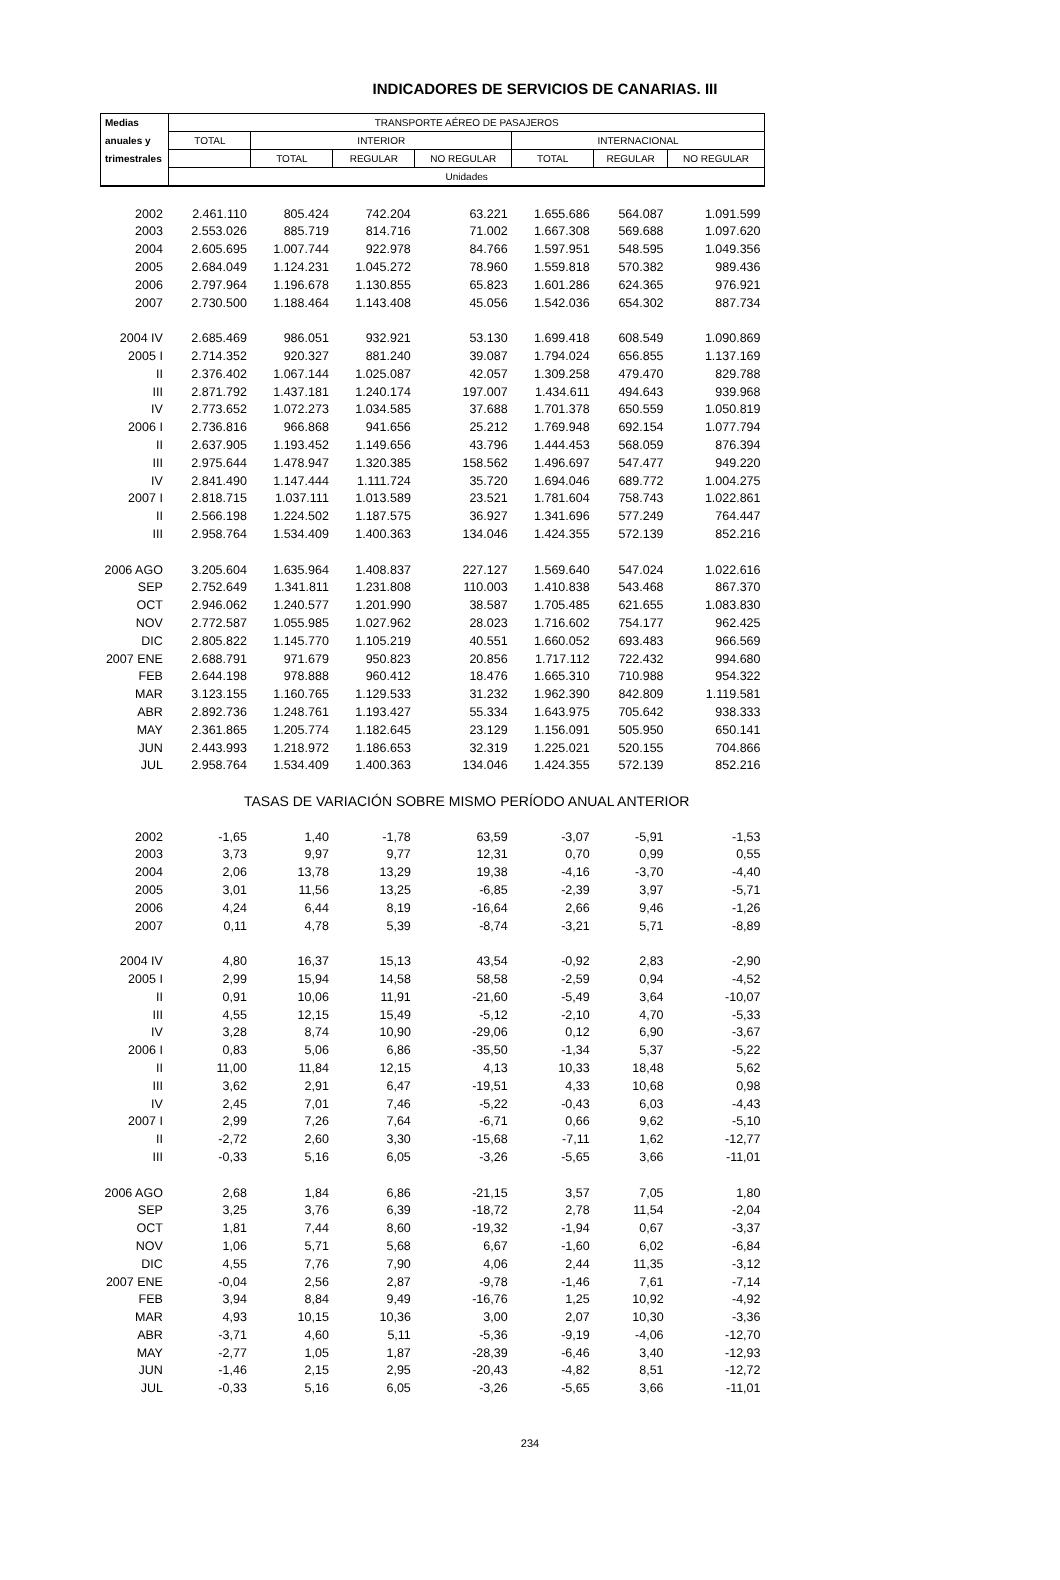INDICADORES DE SERVICIOS DE CANARIAS. III
| Medias | TRANSPORTE AÉREO DE PASAJEROS | | | | | | |
| --- | --- | --- | --- | --- | --- | --- | --- |
| anuales y | TOTAL | INTERIOR | | | INTERNACIONAL | | |
| trimestrales | | TOTAL | REGULAR | NO REGULAR | TOTAL | REGULAR | NO REGULAR |
| | Unidades | | | | | | |
| 2002 | 2.461.110 | 805.424 | 742.204 | 63.221 | 1.655.686 | 564.087 | 1.091.599 |
| 2003 | 2.553.026 | 885.719 | 814.716 | 71.002 | 1.667.308 | 569.688 | 1.097.620 |
| 2004 | 2.605.695 | 1.007.744 | 922.978 | 84.766 | 1.597.951 | 548.595 | 1.049.356 |
| 2005 | 2.684.049 | 1.124.231 | 1.045.272 | 78.960 | 1.559.818 | 570.382 | 989.436 |
| 2006 | 2.797.964 | 1.196.678 | 1.130.855 | 65.823 | 1.601.286 | 624.365 | 976.921 |
| 2007 | 2.730.500 | 1.188.464 | 1.143.408 | 45.056 | 1.542.036 | 654.302 | 887.734 |
| 2004 IV | 2.685.469 | 986.051 | 932.921 | 53.130 | 1.699.418 | 608.549 | 1.090.869 |
| 2005 I | 2.714.352 | 920.327 | 881.240 | 39.087 | 1.794.024 | 656.855 | 1.137.169 |
| II | 2.376.402 | 1.067.144 | 1.025.087 | 42.057 | 1.309.258 | 479.470 | 829.788 |
| III | 2.871.792 | 1.437.181 | 1.240.174 | 197.007 | 1.434.611 | 494.643 | 939.968 |
| IV | 2.773.652 | 1.072.273 | 1.034.585 | 37.688 | 1.701.378 | 650.559 | 1.050.819 |
| 2006 I | 2.736.816 | 966.868 | 941.656 | 25.212 | 1.769.948 | 692.154 | 1.077.794 |
| II | 2.637.905 | 1.193.452 | 1.149.656 | 43.796 | 1.444.453 | 568.059 | 876.394 |
| III | 2.975.644 | 1.478.947 | 1.320.385 | 158.562 | 1.496.697 | 547.477 | 949.220 |
| IV | 2.841.490 | 1.147.444 | 1.111.724 | 35.720 | 1.694.046 | 689.772 | 1.004.275 |
| 2007 I | 2.818.715 | 1.037.111 | 1.013.589 | 23.521 | 1.781.604 | 758.743 | 1.022.861 |
| II | 2.566.198 | 1.224.502 | 1.187.575 | 36.927 | 1.341.696 | 577.249 | 764.447 |
| III | 2.958.764 | 1.534.409 | 1.400.363 | 134.046 | 1.424.355 | 572.139 | 852.216 |
| 2006 AGO | 3.205.604 | 1.635.964 | 1.408.837 | 227.127 | 1.569.640 | 547.024 | 1.022.616 |
| SEP | 2.752.649 | 1.341.811 | 1.231.808 | 110.003 | 1.410.838 | 543.468 | 867.370 |
| OCT | 2.946.062 | 1.240.577 | 1.201.990 | 38.587 | 1.705.485 | 621.655 | 1.083.830 |
| NOV | 2.772.587 | 1.055.985 | 1.027.962 | 28.023 | 1.716.602 | 754.177 | 962.425 |
| DIC | 2.805.822 | 1.145.770 | 1.105.219 | 40.551 | 1.660.052 | 693.483 | 966.569 |
| 2007 ENE | 2.688.791 | 971.679 | 950.823 | 20.856 | 1.717.112 | 722.432 | 994.680 |
| FEB | 2.644.198 | 978.888 | 960.412 | 18.476 | 1.665.310 | 710.988 | 954.322 |
| MAR | 3.123.155 | 1.160.765 | 1.129.533 | 31.232 | 1.962.390 | 842.809 | 1.119.581 |
| ABR | 2.892.736 | 1.248.761 | 1.193.427 | 55.334 | 1.643.975 | 705.642 | 938.333 |
| MAY | 2.361.865 | 1.205.774 | 1.182.645 | 23.129 | 1.156.091 | 505.950 | 650.141 |
| JUN | 2.443.993 | 1.218.972 | 1.186.653 | 32.319 | 1.225.021 | 520.155 | 704.866 |
| JUL | 2.958.764 | 1.534.409 | 1.400.363 | 134.046 | 1.424.355 | 572.139 | 852.216 |
| | TASAS DE VARIACIÓN SOBRE MISMO PERÍODO ANUAL ANTERIOR | | | | | | |
| 2002 | -1,65 | 1,40 | -1,78 | 63,59 | -3,07 | -5,91 | -1,53 |
| 2003 | 3,73 | 9,97 | 9,77 | 12,31 | 0,70 | 0,99 | 0,55 |
| 2004 | 2,06 | 13,78 | 13,29 | 19,38 | -4,16 | -3,70 | -4,40 |
| 2005 | 3,01 | 11,56 | 13,25 | -6,85 | -2,39 | 3,97 | -5,71 |
| 2006 | 4,24 | 6,44 | 8,19 | -16,64 | 2,66 | 9,46 | -1,26 |
| 2007 | 0,11 | 4,78 | 5,39 | -8,74 | -3,21 | 5,71 | -8,89 |
| 2004 IV | 4,80 | 16,37 | 15,13 | 43,54 | -0,92 | 2,83 | -2,90 |
| 2005 I | 2,99 | 15,94 | 14,58 | 58,58 | -2,59 | 0,94 | -4,52 |
| II | 0,91 | 10,06 | 11,91 | -21,60 | -5,49 | 3,64 | -10,07 |
| III | 4,55 | 12,15 | 15,49 | -5,12 | -2,10 | 4,70 | -5,33 |
| IV | 3,28 | 8,74 | 10,90 | -29,06 | 0,12 | 6,90 | -3,67 |
| 2006 I | 0,83 | 5,06 | 6,86 | -35,50 | -1,34 | 5,37 | -5,22 |
| II | 11,00 | 11,84 | 12,15 | 4,13 | 10,33 | 18,48 | 5,62 |
| III | 3,62 | 2,91 | 6,47 | -19,51 | 4,33 | 10,68 | 0,98 |
| IV | 2,45 | 7,01 | 7,46 | -5,22 | -0,43 | 6,03 | -4,43 |
| 2007 I | 2,99 | 7,26 | 7,64 | -6,71 | 0,66 | 9,62 | -5,10 |
| II | -2,72 | 2,60 | 3,30 | -15,68 | -7,11 | 1,62 | -12,77 |
| III | -0,33 | 5,16 | 6,05 | -3,26 | -5,65 | 3,66 | -11,01 |
| 2006 AGO | 2,68 | 1,84 | 6,86 | -21,15 | 3,57 | 7,05 | 1,80 |
| SEP | 3,25 | 3,76 | 6,39 | -18,72 | 2,78 | 11,54 | -2,04 |
| OCT | 1,81 | 7,44 | 8,60 | -19,32 | -1,94 | 0,67 | -3,37 |
| NOV | 1,06 | 5,71 | 5,68 | 6,67 | -1,60 | 6,02 | -6,84 |
| DIC | 4,55 | 7,76 | 7,90 | 4,06 | 2,44 | 11,35 | -3,12 |
| 2007 ENE | -0,04 | 2,56 | 2,87 | -9,78 | -1,46 | 7,61 | -7,14 |
| FEB | 3,94 | 8,84 | 9,49 | -16,76 | 1,25 | 10,92 | -4,92 |
| MAR | 4,93 | 10,15 | 10,36 | 3,00 | 2,07 | 10,30 | -3,36 |
| ABR | -3,71 | 4,60 | 5,11 | -5,36 | -9,19 | -4,06 | -12,70 |
| MAY | -2,77 | 1,05 | 1,87 | -28,39 | -6,46 | 3,40 | -12,93 |
| JUN | -1,46 | 2,15 | 2,95 | -20,43 | -4,82 | 8,51 | -12,72 |
| JUL | -0,33 | 5,16 | 6,05 | -3,26 | -5,65 | 3,66 | -11,01 |
234